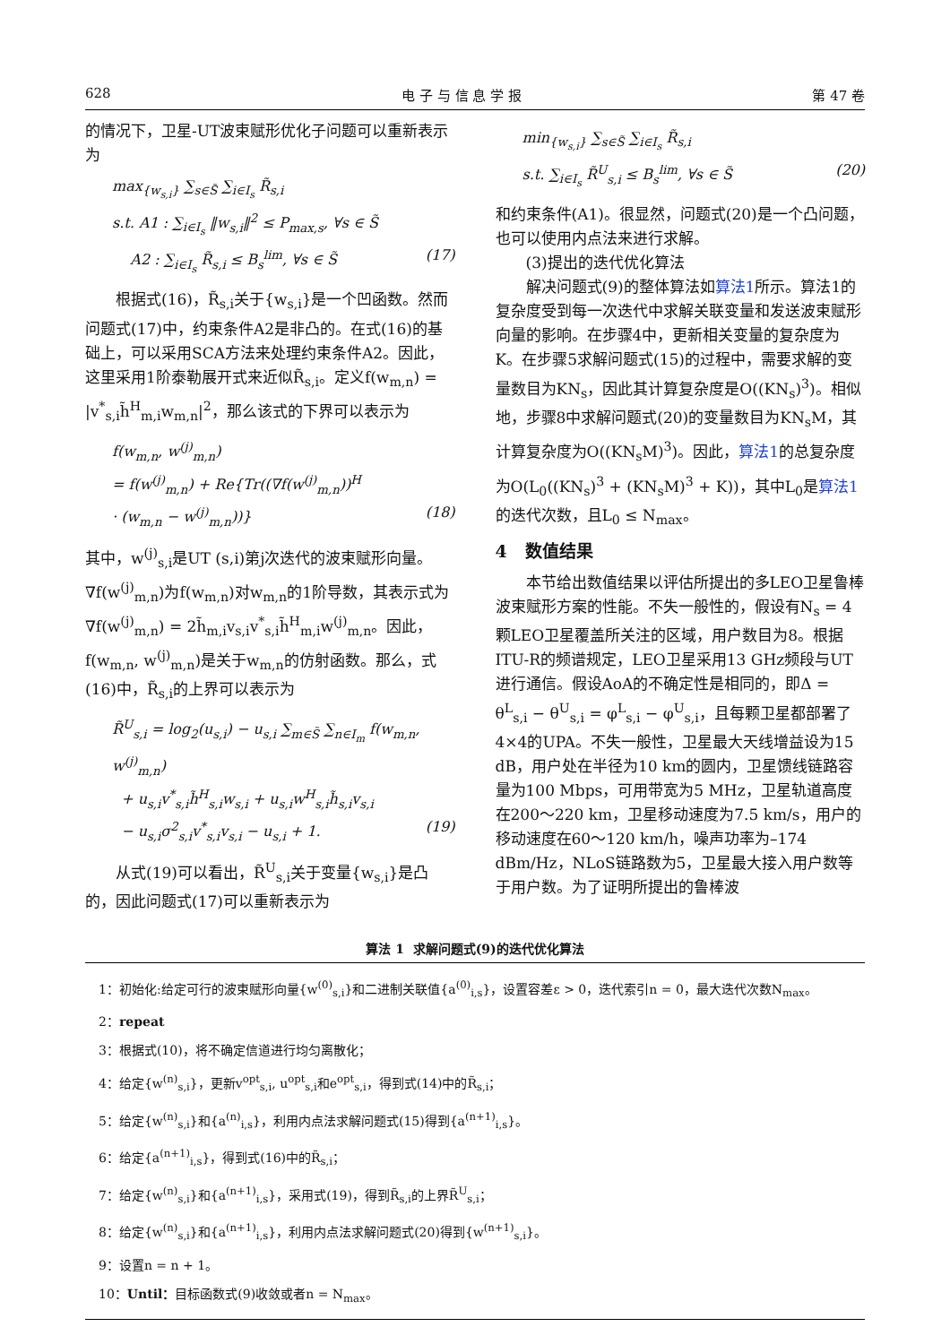628 电 子 与 信 息 学 报 第 47 卷
的情况下，卫星-UT波束赋形优化子问题可以重新表示为
max<sub>{w<sub>s,i</sub>}</sub> ∑<sub>s∈S̃</sub> ∑<sub>i∈I<sub>s</sub></sub> R̃<sub>s,i</sub>
s.t. A1 : ∑<sub>i∈I<sub>s</sub></sub> ‖w<sub>s,i</sub>‖<sup>2</sup> ≤ P<sub>max,s</sub>, ∀s ∈ S̃
A2 : ∑<sub>i∈I<sub>s</sub></sub> R̃<sub>s,i</sub> ≤ B<sub>s</sub><sup>lim</sup>, ∀s ∈ S̃ (17)
根据式(16)，R̃<sub>s,i</sub>关于{w<sub>s,i</sub>}是一个凹函数。然而问题式(17)中，约束条件A2是非凸的。在式(16)的基础上，可以采用SCA方法来处理约束条件A2。因此，这里采用1阶泰勒展开式来近似R̃<sub>s,i</sub>。定义f(w<sub>m,n</sub>) = |v<sup>*</sup><sub>s,i</sub>h̃<sup>H</sup><sub>m,i</sub>w<sub>m,n</sub>|<sup>2</sup>，那么该式的下界可以表示为
f(w<sub>m,n</sub>, w<sup>(j)</sup><sub>m,n</sub>)
= f(w<sup>(j)</sup><sub>m,n</sub>) + Re{Tr((∇f(w<sup>(j)</sup><sub>m,n</sub>))<sup>H</sup>
· (w<sub>m,n</sub> − w<sup>(j)</sup><sub>m,n</sub>))} (18)
其中，w<sup>(j)</sup><sub>s,i</sub>是UT (s,i)第j次迭代的波束赋形向量。∇f(w<sup>(j)</sup><sub>m,n</sub>)为f(w<sub>m,n</sub>)对w<sub>m,n</sub>的1阶导数，其表示式为∇f(w<sup>(j)</sup><sub>m,n</sub>) = 2h̃<sub>m,i</sub>v<sub>s,i</sub>v<sup>*</sup><sub>s,i</sub>h̃<sup>H</sup><sub>m,i</sub>w<sup>(j)</sup><sub>m,n</sub>。因此，f(w<sub>m,n</sub>, w<sup>(j)</sup><sub>m,n</sub>)是关于w<sub>m,n</sub>的仿射函数。那么，式(16)中，R̃<sub>s,i</sub>的上界可以表示为
R̃<sup>U</sup><sub>s,i</sub> = log<sub>2</sub>(u<sub>s,i</sub>) − u<sub>s,i</sub> ∑<sub>m∈S̃</sub> ∑<sub>n∈I<sub>m</sub></sub> f(w<sub>m,n</sub>, w<sup>(j)</sup><sub>m,n</sub>)
+ u<sub>s,i</sub>v<sup>*</sup><sub>s,i</sub>h̃<sup>H</sup><sub>s,i</sub>w<sub>s,i</sub> + u<sub>s,i</sub>w<sup>H</sup><sub>s,i</sub>h̃<sub>s,i</sub>v<sub>s,i</sub>
− u<sub>s,i</sub>σ<sup>2</sup><sub>s,i</sub>v<sup>*</sup><sub>s,i</sub>v<sub>s,i</sub> − u<sub>s,i</sub> + 1. (19)
从式(19)可以看出，R̃<sup>U</sup><sub>s,i</sub>关于变量{w<sub>s,i</sub>}是凸的，因此问题式(17)可以重新表示为
min<sub>{w<sub>s,i</sub>}</sub> ∑<sub>s∈S̃</sub> ∑<sub>i∈I<sub>s</sub></sub> R̃<sub>s,i</sub>
s.t. ∑<sub>i∈I<sub>s</sub></sub> R̃<sup>U</sup><sub>s,i</sub> ≤ B<sub>s</sub><sup>lim</sup>, ∀s ∈ S̃ (20)
和约束条件(A1)。很显然，问题式(20)是一个凸问题，也可以使用内点法来进行求解。
(3)提出的迭代优化算法
解决问题式(9)的整体算法如算法1所示。算法1的复杂度受到每一次迭代中求解关联变量和发送波束赋形向量的影响。在步骤4中，更新相关变量的复杂度为K。在步骤5求解问题式(15)的过程中，需要求解的变量数目为KN<sub>s</sub>，因此其计算复杂度是O((KN<sub>s</sub>)<sup>3</sup>)。相似地，步骤8中求解问题式(20)的变量数目为KN<sub>s</sub>M，其计算复杂度为O((KN<sub>s</sub>M)<sup>3</sup>)。因此，算法1的总复杂度为O(L<sub>0</sub>((KN<sub>s</sub>)<sup>3</sup> + (KN<sub>s</sub>M)<sup>3</sup> + K))，其中L<sub>0</sub>是算法1的迭代次数，且L<sub>0</sub> ≤ N<sub>max</sub>。
4 数值结果
本节给出数值结果以评估所提出的多LEO卫星鲁棒波束赋形方案的性能。不失一般性的，假设有N<sub>s</sub> = 4颗LEO卫星覆盖所关注的区域，用户数目为8。根据ITU-R的频谱规定，LEO卫星采用13 GHz频段与UT进行通信。假设AoA的不确定性是相同的，即Δ = θ<sup>L</sup><sub>s,i</sub> − θ<sup>U</sup><sub>s,i</sub> = φ<sup>L</sup><sub>s,i</sub> − φ<sup>U</sup><sub>s,i</sub>，且每颗卫星都部署了4×4的UPA。不失一般性，卫星最大天线增益设为15 dB，用户处在半径为10 km的圆内，卫星馈线链路容量为100 Mbps，可用带宽为5 MHz，卫星轨道高度在200～220 km，卫星移动速度为7.5 km/s，用户的移动速度在60～120 km/h，噪声功率为–174 dBm/Hz，NLoS链路数为5，卫星最大接入用户数等于用户数。为了证明所提出的鲁棒波
算法 1 求解问题式(9)的迭代优化算法
1：初始化:给定可行的波束赋形向量{w<sup>(0)</sup><sub>s,i</sub>}和二进制关联值{a<sup>(0)</sup><sub>i,s</sub>}，设置容差ε > 0，迭代索引n = 0，最大迭代次数N<sub>max</sub>。
2：repeat
3：根据式(10)，将不确定信道进行均匀离散化；
4：给定{w<sup>(n)</sup><sub>s,i</sub>}，更新v<sup>opt</sup><sub>s,i</sub>, u<sup>opt</sup><sub>s,i</sub>和e<sup>opt</sup><sub>s,i</sub>，得到式(14)中的R̃<sub>s,i</sub>；
5：给定{w<sup>(n)</sup><sub>s,i</sub>}和{a<sup>(n)</sup><sub>i,s</sub>}，利用内点法求解问题式(15)得到{a<sup>(n+1)</sup><sub>i,s</sub>}。
6：给定{a<sup>(n+1)</sup><sub>i,s</sub>}，得到式(16)中的R̃<sub>s,i</sub>；
7：给定{w<sup>(n)</sup><sub>s,i</sub>}和{a<sup>(n+1)</sup><sub>i,s</sub>}，采用式(19)，得到R̃<sub>s,i</sub>的上界R̃<sup>U</sup><sub>s,i</sub>；
8：给定{w<sup>(n)</sup><sub>s,i</sub>}和{a<sup>(n+1)</sup><sub>i,s</sub>}，利用内点法求解问题式(20)得到{w<sup>(n+1)</sup><sub>s,i</sub>}。
9：设置n = n + 1。
10：Until：目标函数式(9)收敛或者n = N<sub>max</sub>。